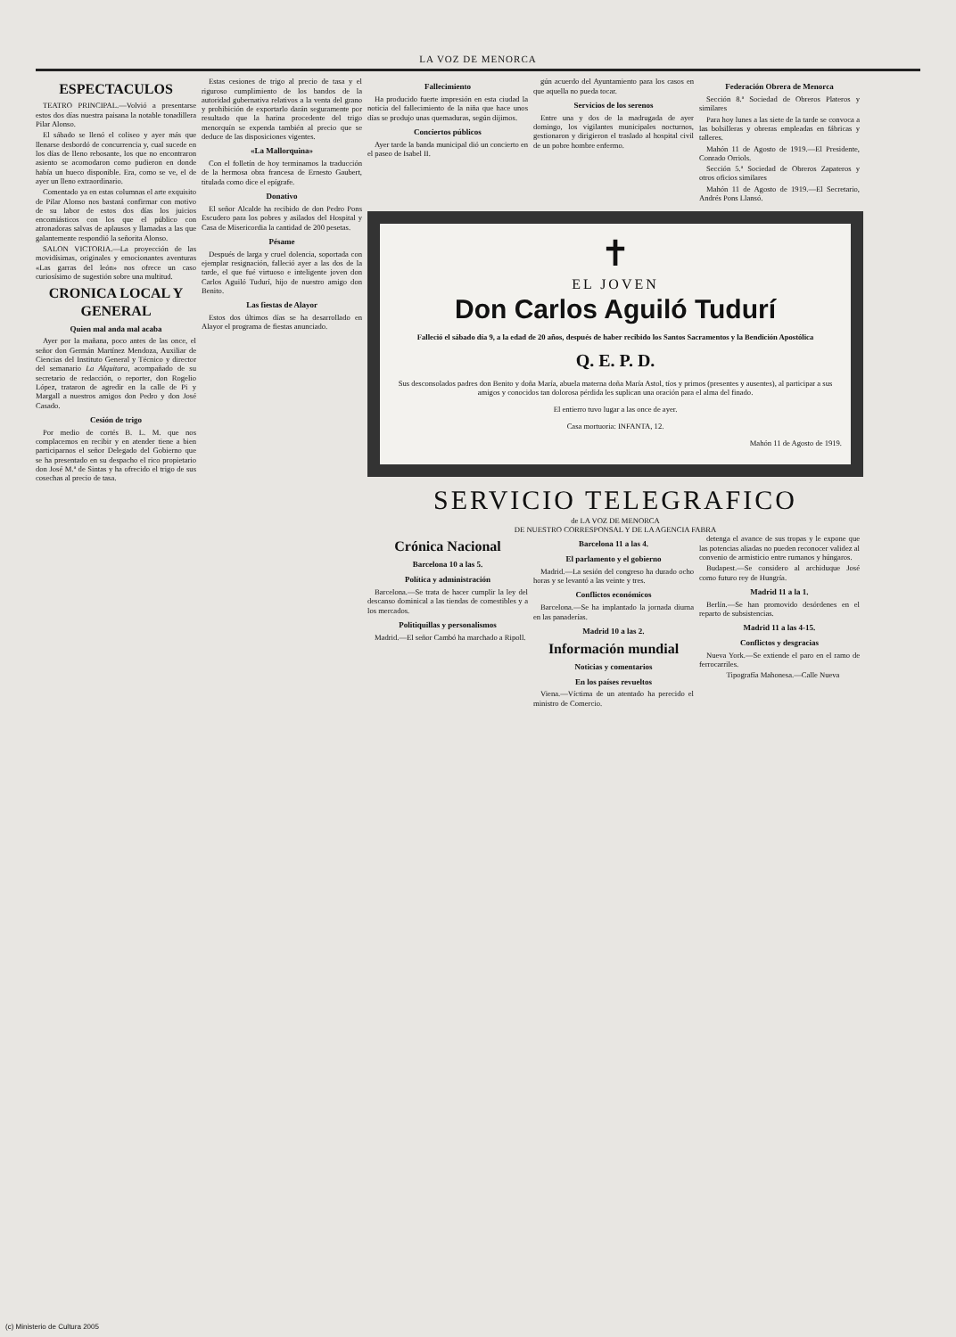LA VOZ DE MENORCA
ESPECTACULOS
TEATRO PRINCIPAL.—Volvió a presentarse estos dos días nuestra paisana la notable tonadillera Pilar Alonso.
El sábado se llenó el coliseo y ayer más que llenarse desbordó de concurrencia y, cual sucede en los días de lleno rebosante, los que no encontraron asiento se acomodaron como pudieron en donde había un hueco disponible. Era, como se ve, el de ayer un lleno extraordinario.
Comentado ya en estas columnas el arte exquisito de Pilar Alonso nos bastará confirmar con motivo de su labor de estos dos días los juicios encomiásticos con los que el público con atronadoras salvas de aplausos y llamadas a las que galantemente respondió la señorita Alonso.
SALON VICTORIA.—La proyección de las movidísimas, originales y emocionantes aventuras «Las garras del león» nos ofrece un caso curiosísimo de sugestión sobre una multitud.
CRONICA LOCAL Y GENERAL
Quien mal anda mal acaba
Ayer por la mañana, poco antes de las once, el señor don Germán Martínez Mendoza, Auxiliar de Ciencias del Instituto General y Técnico y director del semanario La Alquitara, acompañado de su secretario de redacción, o reporter, don Rogelio López, trataron de agredir en la calle de Pi y Margall a nuestros amigos don Pedro y don José Casado.
Cesión de trigo
Por medio de cortés B. L. M. que nos complacemos en recibir y en atender tiene a bien participarnos el señor Delegado del Gobierno que se ha presentado en su despacho el rico propietario don José M.ª de Sintas y ha ofrecido el trigo de sus cosechas al precio de tasa.
Estas cesiones de trigo al precio de tasa y el riguroso cumplimiento de los bandos de la autoridad gubernativa relativos a la venta del grano y prohibición de exportarlo darán seguramente por resultado que la harina procedente del trigo menorquín se expenda también al precio que se deduce de las disposiciones vigentes.
«La Mallorquina»
Con el folletín de hoy terminamos la traducción de la hermosa obra francesa de Ernesto Gaubert, titulada como dice el epígrafe.
Donativo
El señor Alcalde ha recibido de don Pedro Pons Escudero para los pobres y asilados del Hospital y Casa de Misericordia la cantidad de 200 pesetas.
Pésame
Después de larga y cruel dolencia, soportada con ejemplar resignación, falleció ayer a las dos de la tarde, el que fué virtuoso e inteligente joven don Carlos Aguiló Tudurí, hijo de nuestro amigo don Benito.
Las fiestas de Alayor
Estos dos últimos días se ha desarrollado en Alayor el programa de fiestas anunciado.
Fallecimiento
Ha producido fuerte impresión en esta ciudad la noticia del fallecimiento de la niña que hace unos días se produjo unas quemaduras, según dijimos.
Conciertos públicos
Ayer tarde la banda municipal dió un concierto en el paseo de Isabel II.
gún acuerdo del Ayuntamiento para los casos en que aquella no pueda tocar.
Servicios de los serenos
Entre una y dos de la madrugada de ayer domingo, los vigilantes municipales nocturnos, gestionaron y dirigieron el traslado al hospital civil de un pobre hombre enfermo.
Federación Obrera de Menorca
Sección 8.ª Sociedad de Obreros Plateros y similares
Para hoy lunes a las siete de la tarde se convoca a las bolsilleras y obreras empleadas en fábricas y talleres.
Mahón 11 de Agosto de 1919.—El Presidente, Conrado Orriols.
Sección 5.ª Sociedad de Obreros Zapateros y otros oficios similares
Mahón 11 de Agosto de 1919.—El Secretario, Andrés Pons Llansó.
✝
EL JOVEN
Don Carlos Aguiló Tudurí
Falleció el sábado día 9, a la edad de 20 años, después de haber recibido los Santos Sacramentos y la Bendición Apostólica
Q. E. P. D.
Sus desconsolados padres don Benito y doña María, abuela materna doña María Astol, tíos y primos (presentes y ausentes), al participar a sus amigos y conocidos tan dolorosa pérdida les suplican una oración para el alma del finado.
El entierro tuvo lugar a las once de ayer.
Casa mortuoria: INFANTA, 12.
Mahón 11 de Agosto de 1919.
SERVICIO TELEGRAFICO
de LA VOZ DE MENORCA
DE NUESTRO CORRESPONSAL Y DE LA AGENCIA FABRA
Crónica Nacional
Barcelona 10 a las 5.
Política y administración
Barcelona.—Se trata de hacer cumplir la ley del descanso dominical a las tiendas de comestibles y a los mercados.
Politiquillas y personalismos
Madrid.—El señor Cambó ha marchado a Ripoll.
Barcelona 11 a las 4.
El parlamento y el gobierno
Madrid.—La sesión del congreso ha durado ocho horas y se levantó a las veinte y tres.
Conflictos económicos
Barcelona.—Se ha implantado la jornada diurna en las panaderías.
Madrid 10 a las 2.
Información mundial
Noticias y comentarios
En los países revueltos
Viena.—Víctima de un atentado ha perecido el ministro de Comercio.
detenga el avance de sus tropas y le expone que las potencias aliadas no pueden reconocer validez al convenio de armisticio entre rumanos y húngaros.
Budapest.—Se considero al archiduque José como futuro rey de Hungría.
Madrid 11 a la 1.
Berlín.—Se han promovido desórdenes en el reparto de subsistencias.
Madrid 11 a las 4-15.
Conflictos y desgracias
Nueva York.—Se extiende el paro en el ramo de ferrocarriles.
Tipografía Mahonesa.—Calle Nueva
(c) Ministerio de Cultura 2005